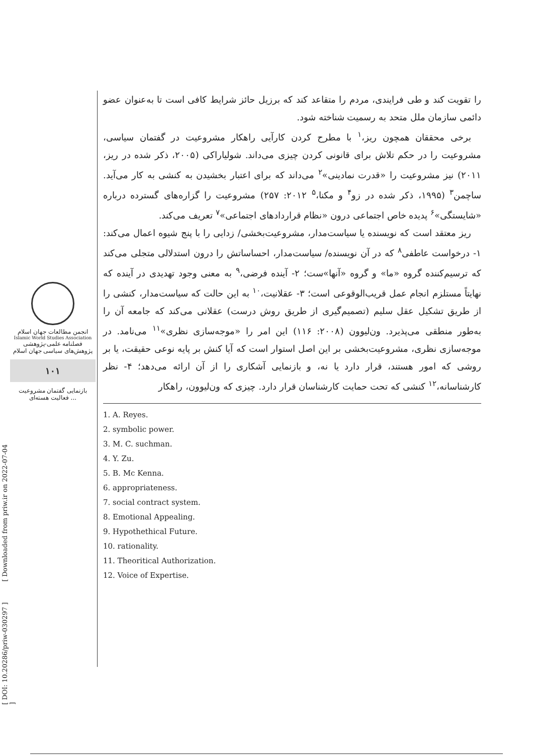انجمن مطالعات جهان اسلام
Islamic World Studies Association
فصلنامه علمی-پژوهشی
پژوهش‌های سیاسی جهان اسلام
۱۰۱
بازنمایی گفتمان مشروعیت فعالیت هسته‌ای ...
[ DOI: 10.20286/priw-030297 ] [ Downloaded from priw.ir on 2022-07-04 ]
را تقویت کند و طی فرایندی، مردم را متقاعد کند که برزیل حائز شرایط کافی است تا به‌عنوان عضو دائمی سازمان ملل متحد به رسمیت شناخته شود.
برخی محققان همچون ریز،<sup>۱</sup> با مطرح کردن کارآیی راهکار مشروعیت در گفتمان سیاسی، مشروعیت را در حکم تلاش برای قانونی کردن چیزی می‌داند. شولیاراکی (۲۰۰۵، ذکر شده در ریز، ۲۰۱۱) نیز مشروعیت را «قدرت نمادینی»<sup>۲</sup> می‌داند که برای اعتبار بخشیدن به کنشی به کار می‌آید. ساچمن<sup>۳</sup> (۱۹۹۵، ذکر شده در زو<sup>۴</sup> و مکنا،<sup>۵</sup> ۲۰۱۲: ۲۵۷) مشروعیت را گزاره‌های گسترده درباره «شایستگی»<sup>۶</sup> پدیده خاص اجتماعی درون «نظام قراردادهای اجتماعی»<sup>۷</sup> تعریف می‌کند.
ریز معتقد است که نویسنده یا سیاست‌مدار، مشروعیت‌بخشی/ زدایی را با پنج شیوه اعمال می‌کند: ۱- درخواست عاطفی<sup>۸</sup> که در آن نویسنده/ سیاست‌مدار، احساساتش را درون استدلالی متجلی می‌کند که ترسیم‌کننده گروه «ما» و گروه «آنها»ست؛ ۲- آینده فرضی،<sup>۹</sup> به معنی وجود تهدیدی در آینده که نهایتاً مستلزم انجام عمل قریب‌الوقوعی است؛ ۳- عقلانیت،<sup>۱۰</sup> به این حالت که سیاست‌مدار، کنشی را از طریق تشکیل عقل سلیم (تصمیم‌گیری از طریق روش درست) عقلانی می‌کند که جامعه آن را به‌طور منطقی می‌پذیرد. ون‌لیوون (۲۰۰۸: ۱۱۶) این امر را «موجه‌سازی نظری»<sup>۱۱</sup> می‌نامد. در موجه‌سازی نظری، مشروعیت‌بخشی بر این اصل استوار است که آیا کنش بر پایه نوعی حقیقت، یا بر روشی که امور هستند، قرار دارد یا نه، و بازنمایی آشکاری را از آن ارائه می‌دهد؛ ۴- نظر کارشناسانه،<sup>۱۲</sup> کنشی که تحت حمایت کارشناسان قرار دارد. چیزی که ون‌لیوون، راهکار
1. A. Reyes.
2. symbolic power.
3. M. C. suchman.
4. Y. Zu.
5. B. Mc Kenna.
6. appropriateness.
7. social contract system.
8. Emotional Appealing.
9. Hypothethical Future.
10. rationality.
11. Theoritical Authorization.
12. Voice of Expertise.